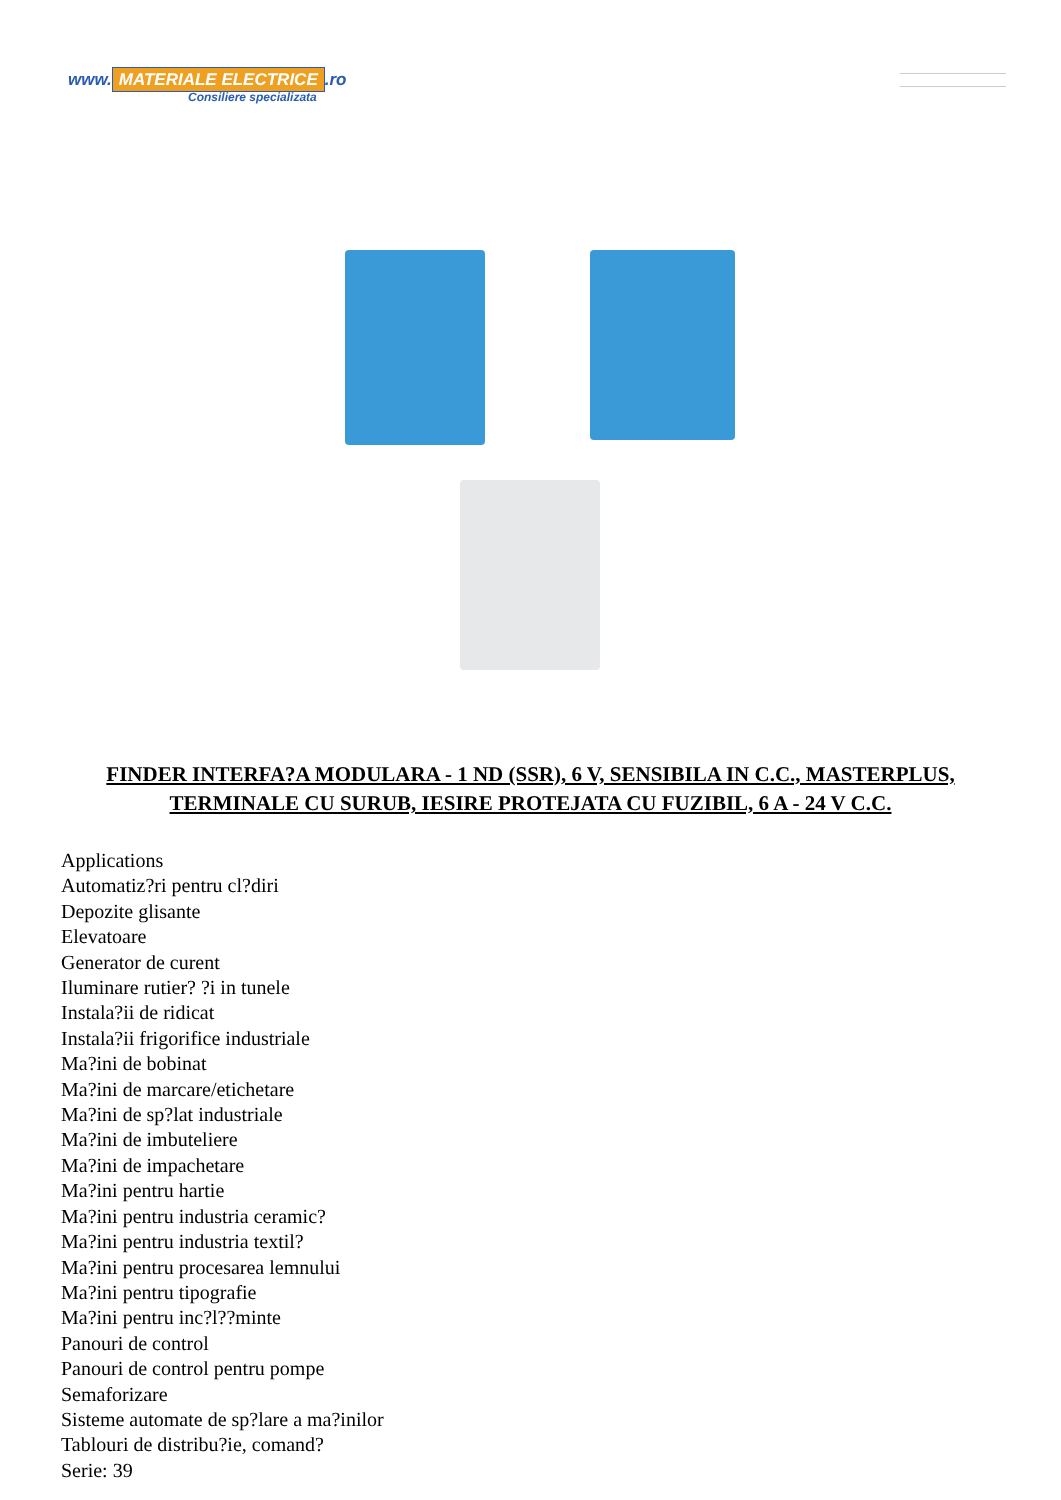www. MATERIALE ELECTRICE.ro
Consiliere specializata
FINDER INTERFA?A MODULARA - 1 ND (SSR), 6 V, SENSIBILA IN C.C., MASTERPLUS, TERMINALE CU SURUB, IESIRE PROTEJATA CU FUZIBIL, 6 A - 24 V C.C.
Applications
Automatiz?ri pentru cl?diri
Depozite glisante
Elevatoare
Generator de curent
Iluminare rutier? ?i in tunele
Instala?ii de ridicat
Instala?ii frigorifice industriale
Ma?ini de bobinat
Ma?ini de marcare/etichetare
Ma?ini de sp?lat industriale
Ma?ini de imbuteliere
Ma?ini de impachetare
Ma?ini pentru hartie
Ma?ini pentru industria ceramic?
Ma?ini pentru industria textil?
Ma?ini pentru procesarea lemnului
Ma?ini pentru tipografie
Ma?ini pentru inc?l??minte
Panouri de control
Panouri de control pentru pompe
Semaforizare
Sisteme automate de sp?lare a ma?inilor
Tablouri de distribu?ie, comand?
Serie: 39